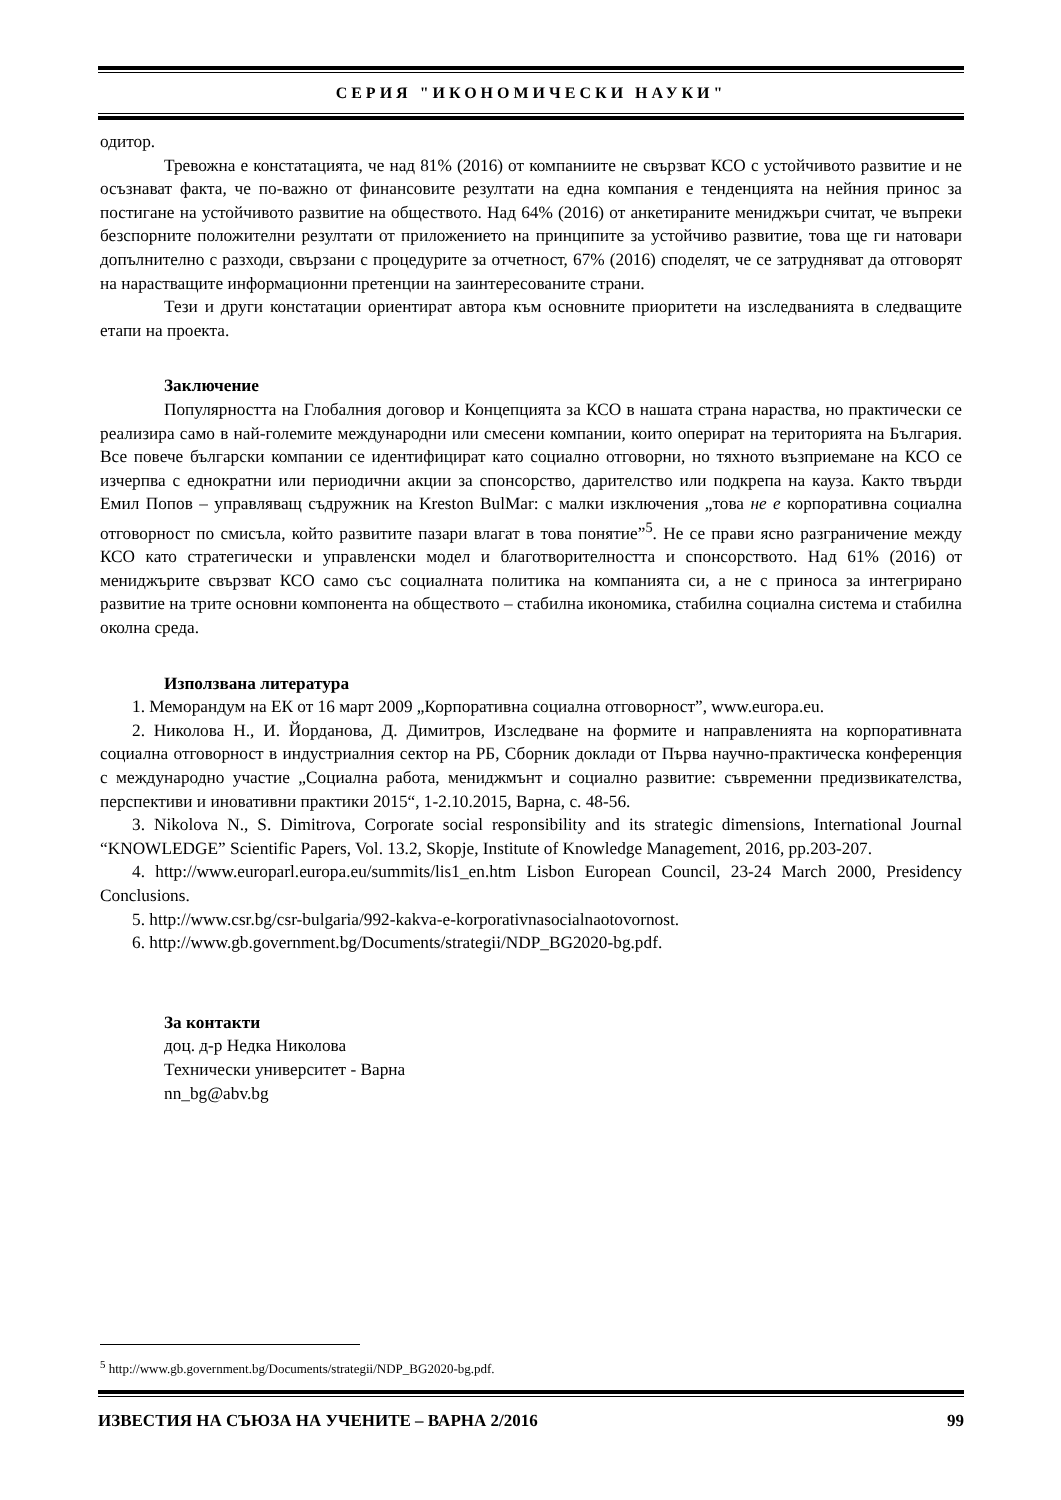СЕРИЯ "ИКОНОМИЧЕСКИ НАУКИ"
одитор.
Тревожна е констатацията, че над 81% (2016) от компаниите не свързват КСО с устойчивото развитие и не осъзнават факта, че по-важно от финансовите резултати на една компания е тенденцията на нейния принос за постигане на устойчивото развитие на обществото. Над 64% (2016) от анкетираните мениджъри считат, че въпреки безспорните положителни резултати от приложението на принципите за устойчиво развитие, това ще ги натовари допълнително с разходи, свързани с процедурите за отчетност, 67% (2016) споделят, че се затрудняват да отговорят на нарастващите информационни претенции на заинтересованите страни.
Тези и други констатации ориентират автора към основните приоритети на изследванията в следващите етапи на проекта.
Заключение
Популярността на Глобалния договор и Концепцията за КСО в нашата страна нараства, но практически се реализира само в най-големите международни или смесени компании, които оперират на територията на България. Все повече български компании се идентифицират като социално отговорни, но тяхното възприемане на КСО се изчерпва с еднократни или периодични акции за спонсорство, дарителство или подкрепа на кауза. Както твърди Емил Попов – управляващ съдружник на Kreston BulMar: с малки изключения „това не е корпоративна социална отговорност по смисъла, който развитите пазари влагат в това понятие”<sup>5</sup>. Не се прави ясно разграничение между КСО като стратегически и управленски модел и благотворителността и спонсорството. Над 61% (2016) от мениджърите свързват КСО само със социалната политика на компанията си, а не с приноса за интегрирано развитие на трите основни компонента на обществото – стабилна икономика, стабилна социална система и стабилна околна среда.
Използвана литература
1. Меморандум на ЕК от 16 март 2009 „Корпоративна социална отговорност”, www.europa.eu.
2. Николова Н., И. Йорданова, Д. Димитров, Изследване на формите и направленията на корпоративната социална отговорност в индустриалния сектор на РБ, Сборник доклади от Първа научно-практическа конференция с международно участие „Социална работа, мениджмънт и социално развитие: съвременни предизвикателства, перспективи и иновативни практики 2015“, 1-2.10.2015, Варна, с. 48-56.
3. Nikolova N., S. Dimitrova, Corporate social responsibility and its strategic dimensions, International Journal “KNOWLEDGE” Scientific Papers, Vol. 13.2, Skopje, Institute of Knowledge Management, 2016, pp.203-207.
4. http://www.europarl.europa.eu/summits/lis1_en.htm Lisbon European Council, 23-24 March 2000, Presidency Conclusions.
5. http://www.csr.bg/csr-bulgaria/992-kakva-e-korporativnasocialnaotovornost.
6. http://www.gb.government.bg/Documents/strategii/NDP_BG2020-bg.pdf.
За контакти
доц. д-р Недка Николова
Технически университет - Варна
nn_bg@abv.bg
<sup>5</sup> http://www.gb.government.bg/Documents/strategii/NDP_BG2020-bg.pdf.
ИЗВЕСТИЯ НА СЪЮЗА НА УЧЕНИТЕ – ВАРНА 2/2016 99